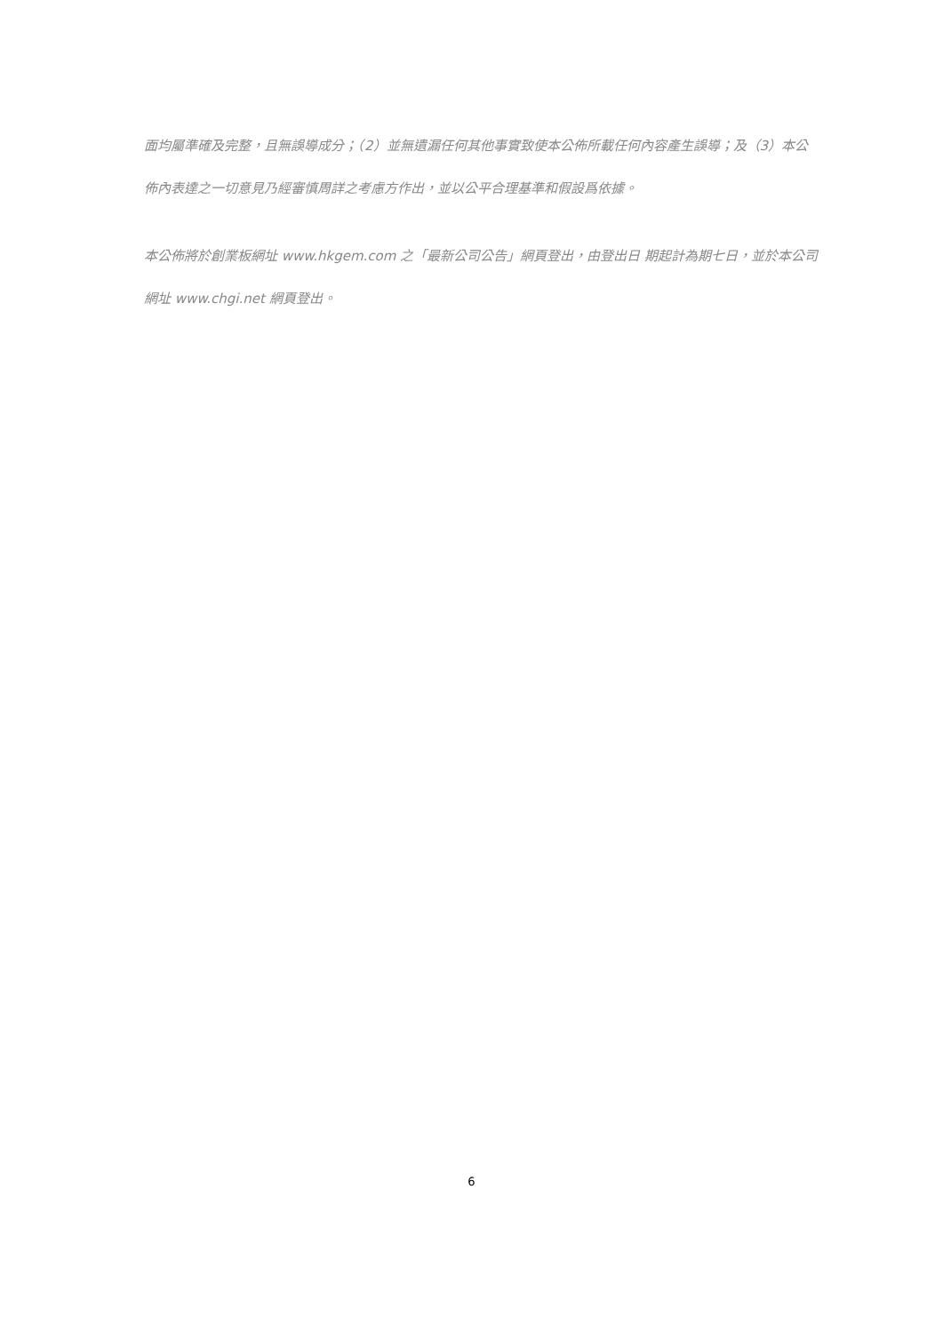面均屬準確及完整，且無誤導成分；（2）並無遺漏任何其他事實致使本公佈所載任何內容產生誤導；及（3）本公佈內表達之一切意見乃經審慎周詳之考慮方作出，並以公平合理基準和假設爲依據。
本公佈將於創業板網址 www.hkgem.com 之「最新公司公告」網頁登出，由登出日 期起計為期七日，並於本公司網址 www.chgi.net 網頁登出。
6